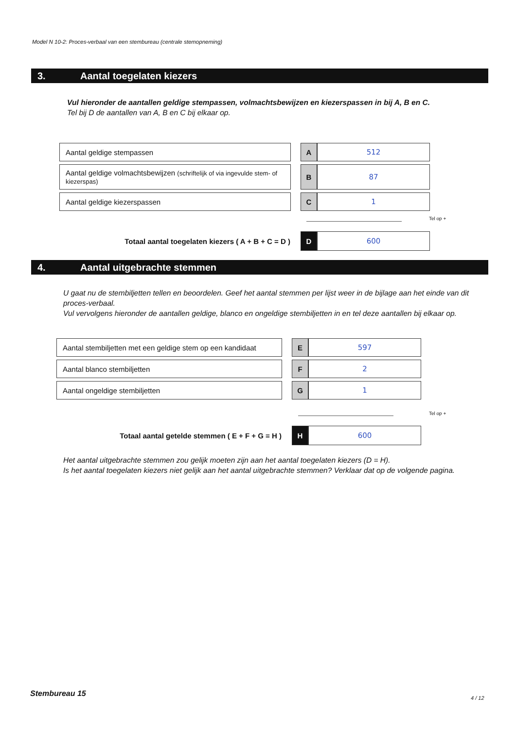Model N 10-2: Proces-verbaal van een stembureau (centrale stemopneming)
3. Aantal toegelaten kiezers
Vul hieronder de aantallen geldige stempassen, volmachtsbewijzen en kiezerspassen in bij A, B en C.
Tel bij D de aantallen van A, B en C bij elkaar op.
| Aantal geldige stempassen | | A | 512 |
| Aantal geldige volmachtsbewijzen (schriftelijk of via ingevulde stem- of kiezerspas) | | B | 87 |
| Aantal geldige kiezerspassen | | C | 1 |
Tel op +
| Totaal aantal toegelaten kiezers ( A + B + C = D ) | | D | 600 |
4. Aantal uitgebrachte stemmen
U gaat nu de stembiljetten tellen en beoordelen. Geef het aantal stemmen per lijst weer in de bijlage aan het einde van dit proces-verbaal.
Vul vervolgens hieronder de aantallen geldige, blanco en ongeldige stembiljetten in en tel deze aantallen bij elkaar op.
| Aantal stembiljetten met een geldige stem op een kandidaat | | E | 597 |
| Aantal blanco stembiljetten | | F | 2 |
| Aantal ongeldige stembiljetten | | G | 1 |
Tel op +
| Totaal aantal getelde stemmen ( E + F + G = H ) | | H | 600 |
Het aantal uitgebrachte stemmen zou gelijk moeten zijn aan het aantal toegelaten kiezers (D = H).
Is het aantal toegelaten kiezers niet gelijk aan het aantal uitgebrachte stemmen? Verklaar dat op de volgende pagina.
Stembureau 15 4 / 12